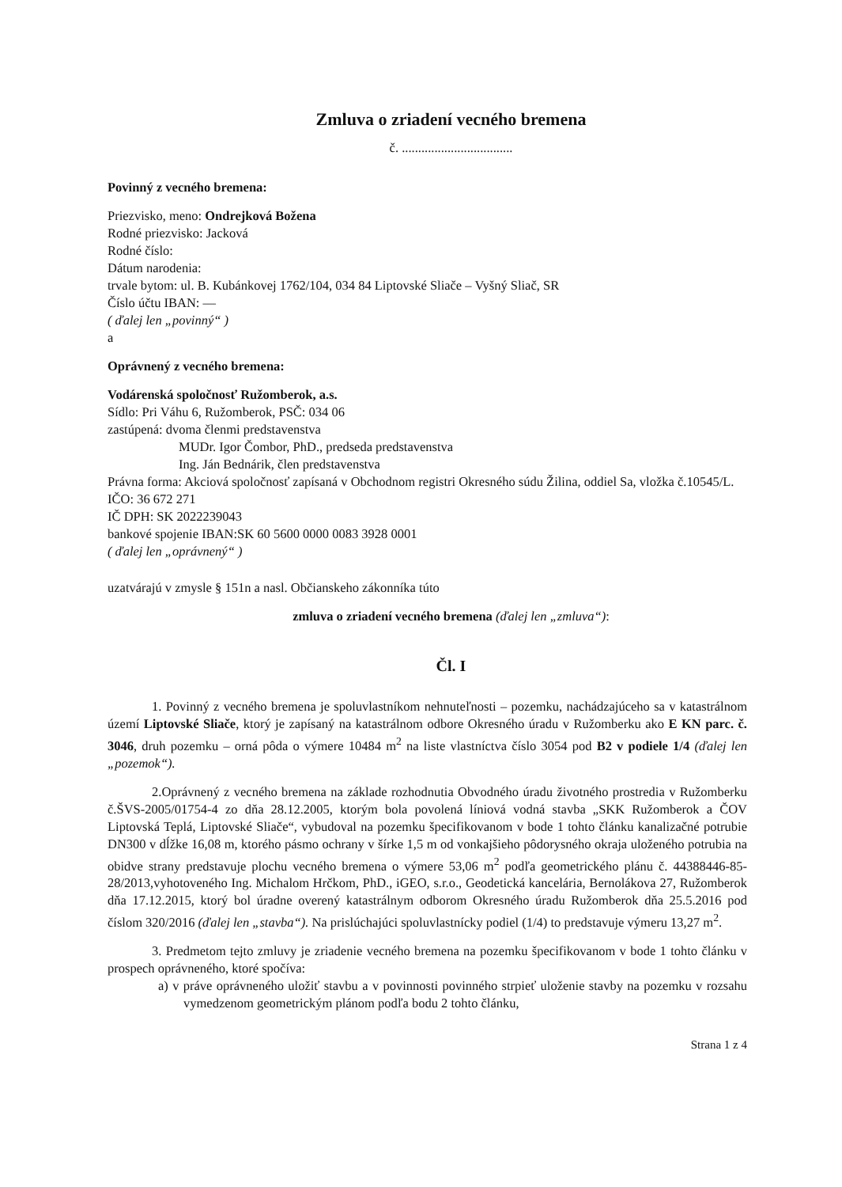Zmluva o zriadení vecného bremena
č. ..................................
Povinný z vecného bremena:
Priezvisko, meno: Ondrejková Božena
Rodné priezvisko: Jacková
Rodné číslo:
Dátum narodenia:
trvale bytom: ul. B. Kubánkovej 1762/104, 034 84 Liptovské Sliače – Vyšný Sliač, SR
Číslo účtu IBAN: —
( ďalej len „povinný“ )
a
Oprávnený z vecného bremena:
Vodárenská spoločnosť Ružomberok, a.s.
Sídlo: Pri Váhu 6, Ružomberok, PSČ: 034 06
zastúpená: dvoma členmi predstavenstva
MUDr. Igor Čombor, PhD., predseda predstavenstva
Ing. Ján Bednárik, člen predstavenstva
Právna forma: Akciová spoločnosť zapísaná v Obchodnom registri Okresného súdu Žilina, oddiel Sa, vložka č.10545/L.
IČO: 36 672 271
IČ DPH: SK 2022239043
bankové spojenie IBAN:SK 60 5600 0000 0083 3928 0001
( ďalej len „oprávnený“ )
uzatvárajú v zmysle § 151n a nasl. Občianskeho zákonníka túto
zmluva o zriadení vecného bremena (ďalej len „zmluva“):
Čl. I
1. Povinný z vecného bremena je spoluvlastníkom nehnuteľnosti – pozemku, nachádzajúceho sa v katastrálnom území Liptovské Sliače, ktorý je zapísaný na katastrálnom odbore Okresného úradu v Ružomberku ako E KN parc. č. 3046, druh pozemku – orná pôda o výmere 10484 m<sup>2</sup> na liste vlastníctva číslo 3054 pod B2 v podiele 1/4 (ďalej len „pozemok“).
2.Oprávnený z vecného bremena na základe rozhodnutia Obvodného úradu životného prostredia v Ružomberku č.ŠVS-2005/01754-4 zo dňa 28.12.2005, ktorým bola povolená líniová vodná stavba „SKK Ružomberok a ČOV Liptovská Teplá, Liptovské Sliače“, vybudoval na pozemku špecifikovanom v bode 1 tohto článku kanalizačné potrubie DN300 v dĺžke 16,08 m, ktorého pásmo ochrany v šírke 1,5 m od vonkajšieho pôdorysného okraja uloženého potrubia na obidve strany predstavuje plochu vecného bremena o výmere 53,06 m<sup>2</sup> podľa geometrického plánu č. 44388446-85-28/2013,vyhotoveného Ing. Michalom Hrčkom, PhD., iGEO, s.r.o., Geodetická kancelária, Bernolákova 27, Ružomberok dňa 17.12.2015, ktorý bol úradne overený katastrálnym odborom Okresného úradu Ružomberok dňa 25.5.2016 pod číslom 320/2016 (ďalej len „stavba“). Na prislúchajúci spoluvlastnícky podiel (1/4) to predstavuje výmeru 13,27 m<sup>2</sup>.
3. Predmetom tejto zmluvy je zriadenie vecného bremena na pozemku špecifikovanom v bode 1 tohto článku v prospech oprávneného, ktoré spočíva:
a) v práve oprávneného uložiť stavbu a v povinnosti povinného strpieť uloženie stavby na pozemku v rozsahu vymedzenom geometrickým plánom podľa bodu 2 tohto článku,
Strana 1 z 4